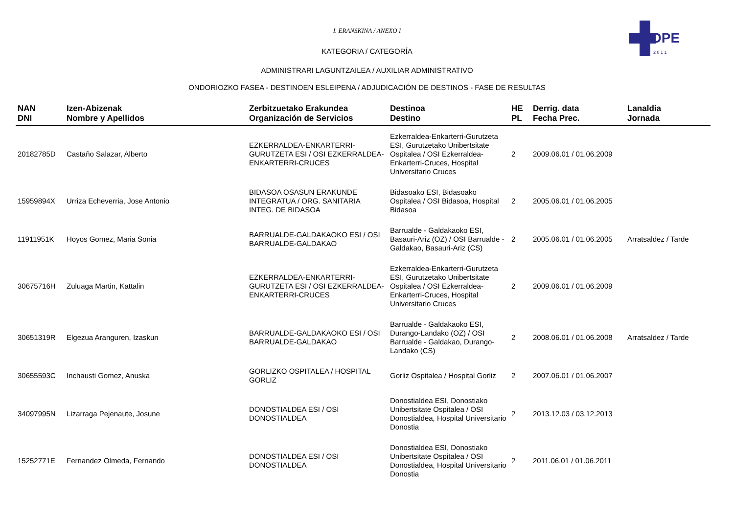OPE
2 0 1 1
I. ERANSKINA / ANEXO I
KATEGORIA / CATEGORÍA
ADMINISTRARI LAGUNTZAILEA / AUXILIAR ADMINISTRATIVO
ONDORIOZKO FASEA - DESTINOEN ESLEIPENA / ADJUDICACIÓN DE DESTINOS - FASE DE RESULTAS
| NAN DNI | Izen-Abizenak Nombre y Apellidos | Zerbitzuetako Erakundea Organización de Servicios | Destinoa Destino | HE PL | Derrig. data Fecha Prec. | Lanaldia Jornada |
| --- | --- | --- | --- | --- | --- | --- |
| 20182785D | Castaño Salazar, Alberto | EZKERRALDEA-ENKARTERRI-GURUTZETA ESI / OSI EZKERRALDEA-ENKARTERRI-CRUCES | Ezkerraldea-Enkarterri-Gurutzeta ESI, Gurutzetako Unibertsitate Ospitalea / OSI Ezkerraldea-Enkarterri-Cruces, Hospital Universitario Cruces | 2 | 2009.06.01 / 01.06.2009 | |
| 15959894X | Urriza Echeverria, Jose Antonio | BIDASOA OSASUN ERAKUNDE INTEGRATUA / ORG. SANITARIA INTEG. DE BIDASOA | Bidasoako ESI, Bidasoako Ospitalea / OSI Bidasoa, Hospital Bidasoa | 2 | 2005.06.01 / 01.06.2005 | |
| 11911951K | Hoyos Gomez, Maria Sonia | BARRUALDE-GALDAKAOKO ESI / OSI BARRUALDE-GALDAKAO | Barrualde - Galdakaoko ESI, Basauri-Ariz (OZ) / OSI Barrualde - Galdakao, Basauri-Ariz (CS) | 2 | 2005.06.01 / 01.06.2005 | Arratsaldez / Tarde |
| 30675716H | Zuluaga Martin, Kattalin | EZKERRALDEA-ENKARTERRI-GURUTZETA ESI / OSI EZKERRALDEA-ENKARTERRI-CRUCES | Ezkerraldea-Enkarterri-Gurutzeta ESI, Gurutzetako Unibertsitate Ospitalea / OSI Ezkerraldea-Enkarterri-Cruces, Hospital Universitario Cruces | 2 | 2009.06.01 / 01.06.2009 | |
| 30651319R | Elgezua Aranguren, Izaskun | BARRUALDE-GALDAKAOKO ESI / OSI BARRUALDE-GALDAKAO | Barrualde - Galdakaoko ESI, Durango-Landako (OZ) / OSI Barrualde - Galdakao, Durango-Landako (CS) | 2 | 2008.06.01 / 01.06.2008 | Arratsaldez / Tarde |
| 30655593C | Inchausti Gomez, Anuska | GORLIZKO OSPITALEA / HOSPITAL GORLIZ | Gorliz Ospitalea / Hospital Gorliz | 2 | 2007.06.01 / 01.06.2007 | |
| 34097995N | Lizarraga Pejenaute, Josune | DONOSTIALDEA ESI / OSI DONOSTIALDEA | Donostialdea ESI, Donostiako Unibertsitate Ospitalea / OSI Donostialdea, Hospital Universitario Donostia | 2 | 2013.12.03 / 03.12.2013 | |
| 15252771E | Fernandez Olmeda, Fernando | DONOSTIALDEA ESI / OSI DONOSTIALDEA | Donostialdea ESI, Donostiako Unibertsitate Ospitalea / OSI Donostialdea, Hospital Universitario Donostia | 2 | 2011.06.01 / 01.06.2011 | |